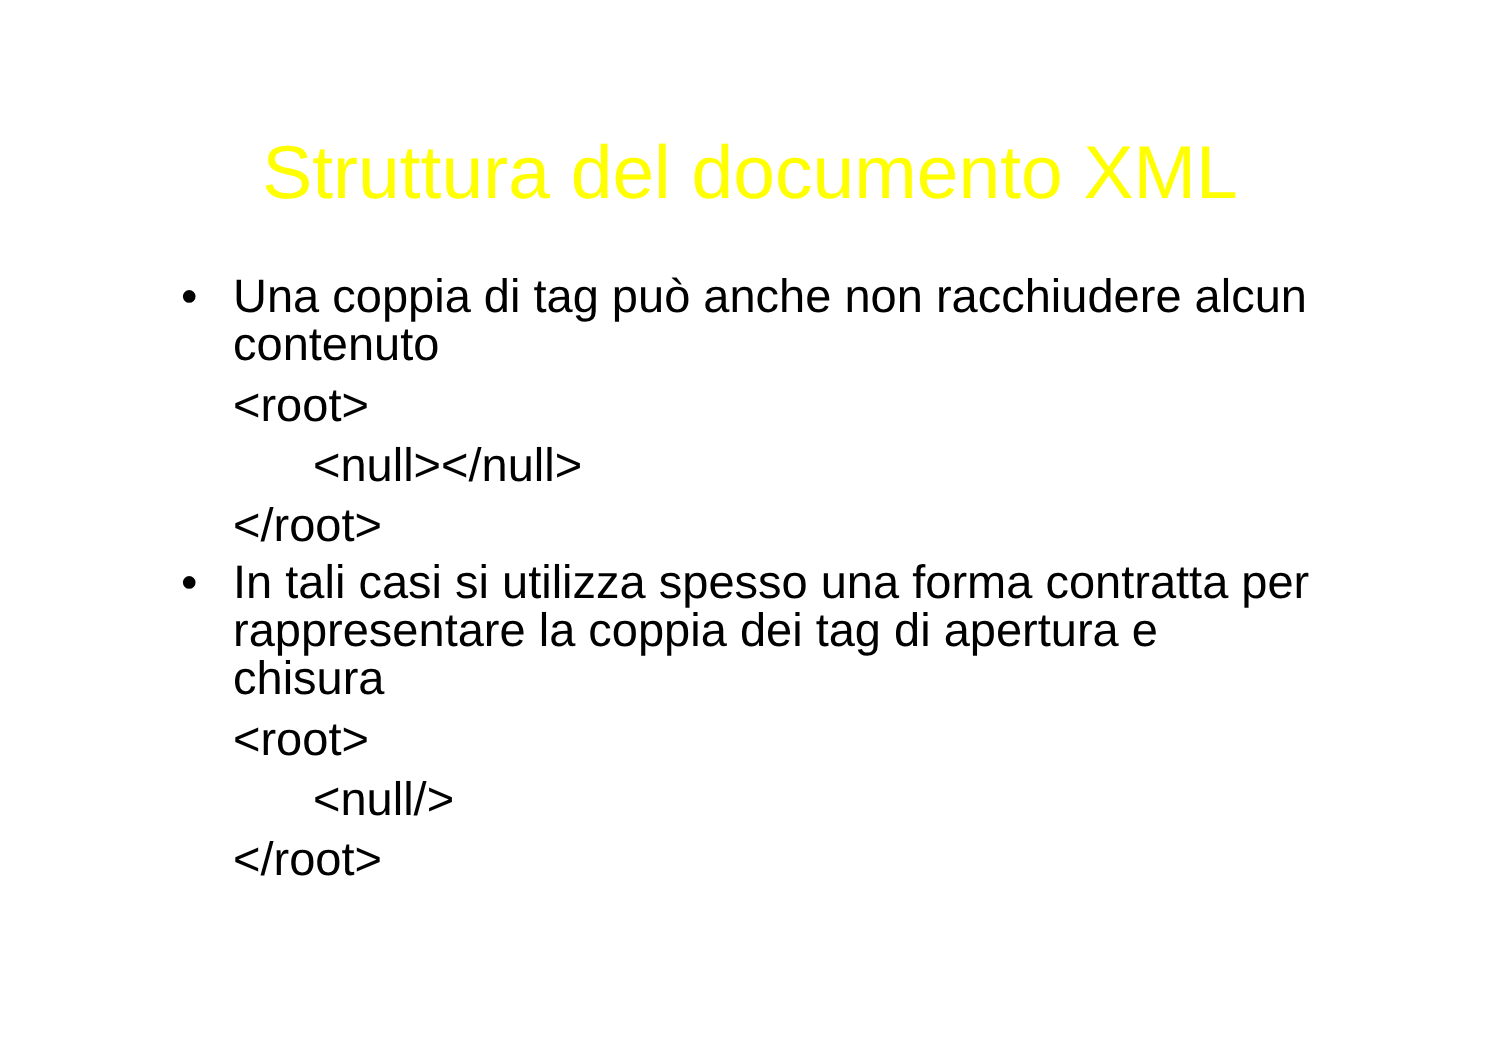Struttura del documento XML
• Una coppia di tag può anche non racchiudere alcun contenuto
<root>
<null></null>
</root>
• In tali casi si utilizza spesso una forma contratta per rappresentare la coppia dei tag di apertura e chisura
<root>
<null/>
</root>